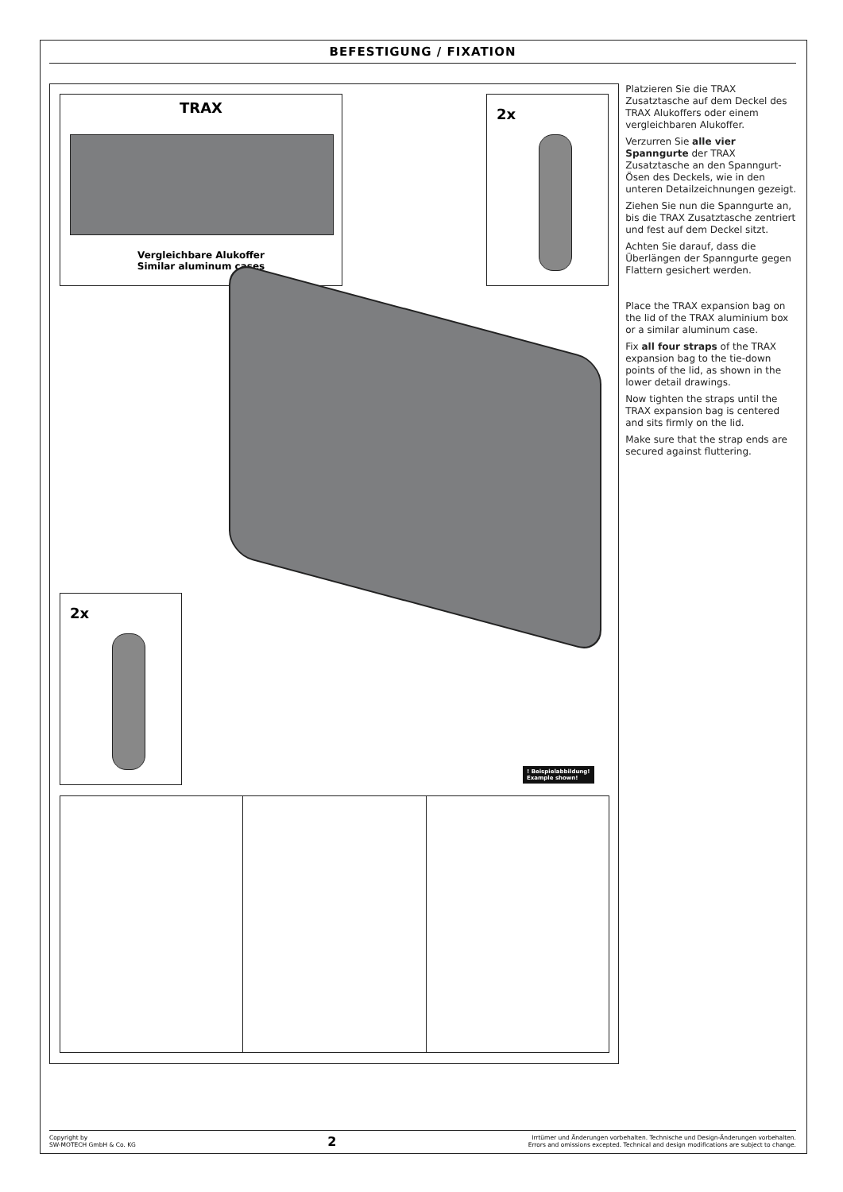BEFESTIGUNG / FIXATION
TRAX
Vergleichbare Alukoffer
Similar aluminum cases
2x
2x
! Beispielabbildung!
Example shown!
Platzieren Sie die TRAX Zusatztasche auf dem Deckel des TRAX Alukoffers oder einem vergleichbaren Alukoffer.
Verzurren Sie alle vier Spanngurte der TRAX Zusatztasche an den Spanngurt-Ösen des Deckels, wie in den unteren Detailzeichnungen gezeigt.
Ziehen Sie nun die Spanngurte an, bis die TRAX Zusatztasche zentriert und fest auf dem Deckel sitzt.
Achten Sie darauf, dass die Überlängen der Spanngurte gegen Flattern gesichert werden.
Place the TRAX expansion bag on the lid of the TRAX aluminium box or a similar aluminum case.
Fix all four straps of the TRAX expansion bag to the tie-down points of the lid, as shown in the lower detail drawings.
Now tighten the straps until the TRAX expansion bag is centered and sits firmly on the lid.
Make sure that the strap ends are secured against fluttering.
Copyright by
SW-MOTECH GmbH & Co. KG
2
Irrtümer und Änderungen vorbehalten. Technische und Design-Änderungen vorbehalten.
Errors and omissions excepted. Technical and design modifications are subject to change.